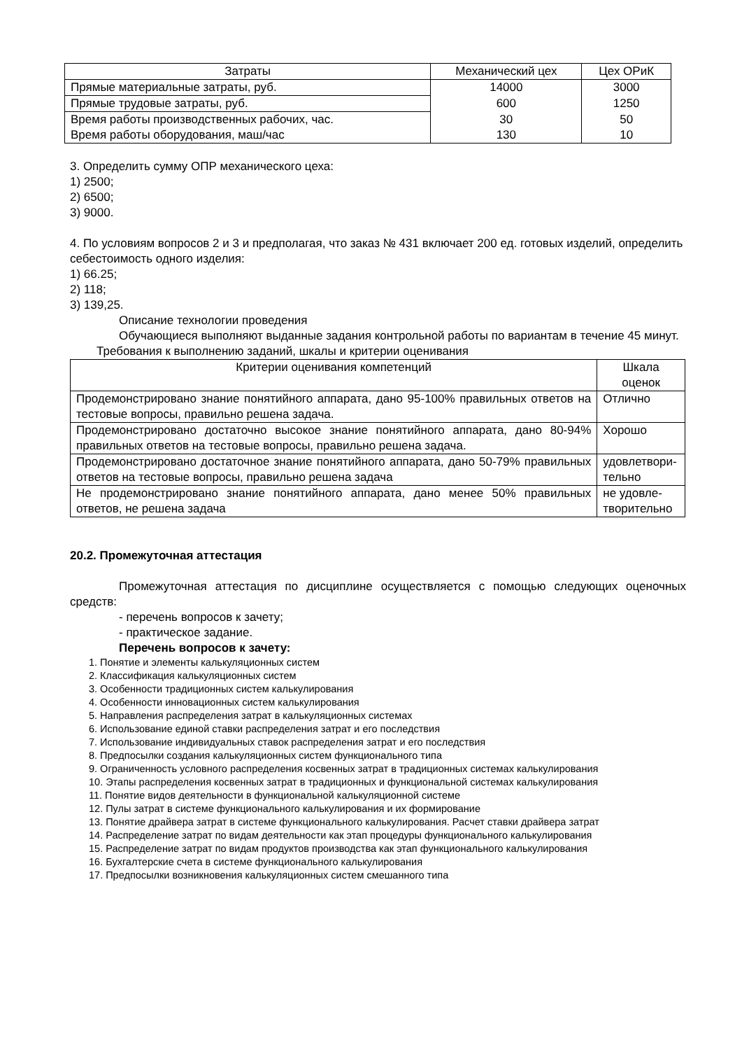| Затраты | Механический цех | Цех ОРиК |
| --- | --- | --- |
| Прямые материальные затраты, руб. | 14000 | 3000 |
| Прямые трудовые затраты, руб. | 600 | 1250 |
| Время работы производственных рабочих, час. | 30 | 50 |
| Время работы оборудования, маш/час | 130 | 10 |
3. Определить сумму ОПР механического цеха:
1) 2500;
2) 6500;
3) 9000.
4. По условиям вопросов 2 и 3 и предполагая, что заказ № 431 включает 200 ед. готовых изделий, определить себестоимость одного изделия:
1) 66.25;
2) 118;
3) 139,25.
Описание технологии проведения
Обучающиеся выполняют выданные задания контрольной работы по вариантам в течение 45 минут.
Требования к выполнению заданий, шкалы и критерии оценивания
| Критерии оценивания компетенций | Шкала оценок |
| --- | --- |
| Продемонстрировано знание понятийного аппарата, дано 95-100% правильных ответов на тестовые вопросы, правильно решена задача. | Отлично |
| Продемонстрировано достаточно высокое знание понятийного аппарата, дано 80-94% правильных ответов на тестовые вопросы, правильно решена задача. | Хорошо |
| Продемонстрировано достаточное знание понятийного аппарата, дано 50-79% правильных ответов на тестовые вопросы, правильно решена задача | удовлетвори- тельно |
| Не продемонстрировано знание понятийного аппарата, дано менее 50% правильных ответов, не решена задача | не удовле- творительно |
20.2. Промежуточная аттестация
Промежуточная аттестация по дисциплине осуществляется с помощью следующих оценочных средств:
- перечень вопросов к зачету;
- практическое задание.
Перечень вопросов к зачету:
1. Понятие и элементы калькуляционных систем
2. Классификация калькуляционных систем
3. Особенности традиционных систем калькулирования
4. Особенности инновационных систем калькулирования
5. Направления распределения затрат в калькуляционных системах
6. Использование единой ставки распределения затрат и его последствия
7. Использование индивидуальных ставок распределения затрат и его последствия
8. Предпосылки создания калькуляционных систем функционального типа
9. Ограниченность условного распределения косвенных затрат в традиционных системах калькулирования
10. Этапы распределения косвенных затрат в традиционных и функциональной системах калькулирования
11. Понятие видов деятельности в функциональной калькуляционной системе
12. Пулы затрат в системе функционального калькулирования и их формирование
13. Понятие драйвера затрат в системе функционального калькулирования. Расчет ставки драйвера затрат
14. Распределение затрат по видам деятельности как этап процедуры функционального калькулирования
15. Распределение затрат по видам продуктов производства как этап функционального калькулирования
16. Бухгалтерские счета в системе функционального калькулирования
17. Предпосылки возникновения калькуляционных систем смешанного типа